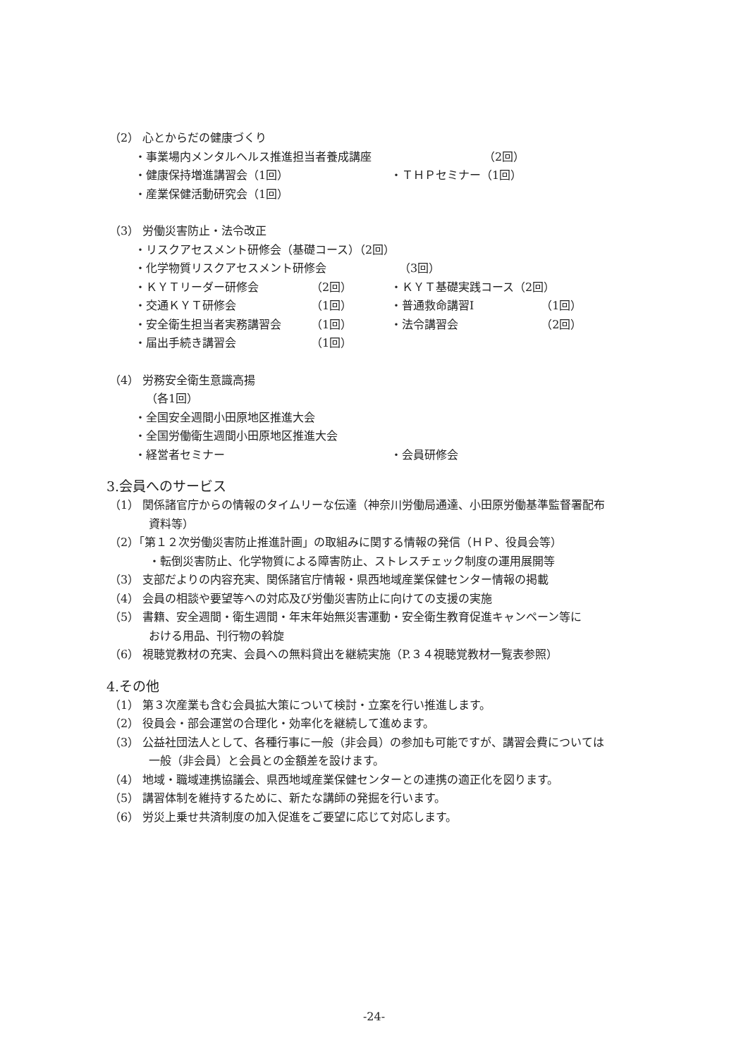（2） 心とからだの健康づくり
・事業場内メンタルヘルス推進担当者養成講座 （2回）
・健康保持増進講習会（1回） ・ＴＨＰセミナー（1回）
・産業保健活動研究会（1回）
（3） 労働災害防止・法令改正
・リスクアセスメント研修会（基礎コース）（2回）
・化学物質リスクアセスメント研修会 （3回）
・ＫＹＴリーダー研修会 （2回） ・ＫＹＴ基礎実践コース（2回）
・交通ＫＹＴ研修会 （1回） ・普通救命講習Ⅰ （1回）
・安全衛生担当者実務講習会 （1回） ・法令講習会 （2回）
・届出手続き講習会 （1回）
（4） 労務安全衛生意識高揚
（各1回）
・全国安全週間小田原地区推進大会
・全国労働衛生週間小田原地区推進大会
・経営者セミナー ・会員研修会
3.会員へのサービス
（1） 関係諸官庁からの情報のタイムリーな伝達（神奈川労働局通達、小田原労働基準監督署配布
資料等）
（2）「第１２次労働災害防止推進計画」の取組みに関する情報の発信（ＨＰ、役員会等）
・転倒災害防止、化学物質による障害防止、ストレスチェック制度の運用展開等
（3） 支部だよりの内容充実、関係諸官庁情報・県西地域産業保健センター情報の掲載
（4） 会員の相談や要望等への対応及び労働災害防止に向けての支援の実施
（5） 書籍、安全週間・衛生週間・年末年始無災害運動・安全衛生教育促進キャンペーン等に
おける用品、刊行物の斡旋
（6） 視聴覚教材の充実、会員への無料貸出を継続実施（P.３４視聴覚教材一覧表参照）
4.その他
（1） 第３次産業も含む会員拡大策について検討・立案を行い推進します。
（2） 役員会・部会運営の合理化・効率化を継続して進めます。
（3） 公益社団法人として、各種行事に一般（非会員）の参加も可能ですが、講習会費については
一般（非会員）と会員との金額差を設けます。
（4） 地域・職域連携協議会、県西地域産業保健センターとの連携の適正化を図ります。
（5） 講習体制を維持するために、新たな講師の発掘を行います。
（6） 労災上乗せ共済制度の加入促進をご要望に応じて対応します。
-24-